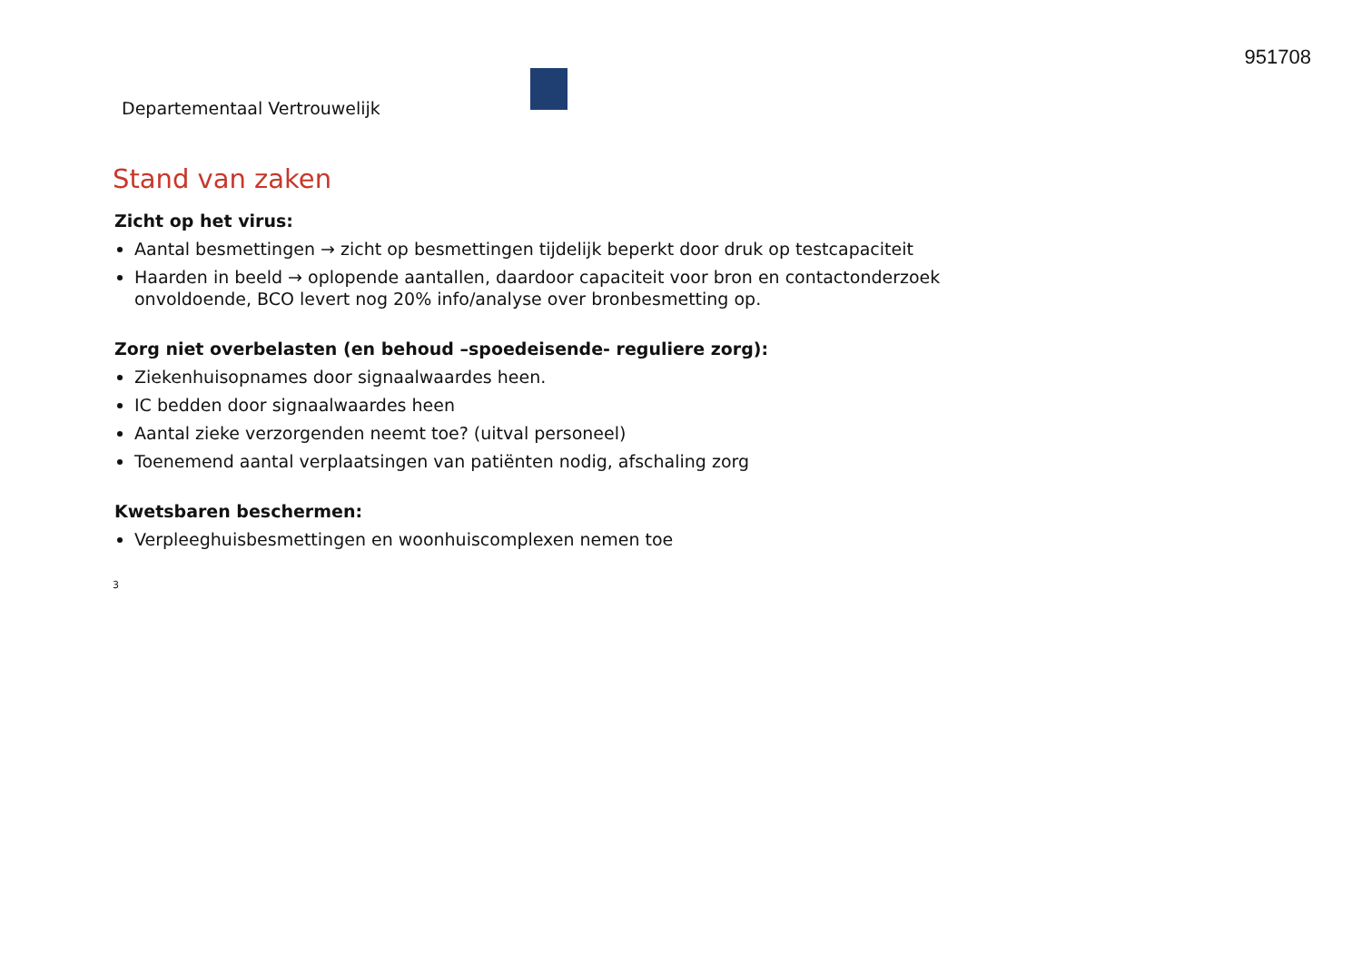951708
Departementaal Vertrouwelijk
Stand van zaken
Zicht op het virus:
Aantal besmettingen → zicht op besmettingen tijdelijk beperkt door druk op testcapaciteit
Haarden in beeld → oplopende aantallen, daardoor capaciteit voor bron en contactonderzoek onvoldoende, BCO levert nog 20% info/analyse over bronbesmetting op.
Zorg niet overbelasten (en behoud –spoedeisende- reguliere zorg):
Ziekenhuisopnames door signaalwaardes heen.
IC bedden door signaalwaardes heen
Aantal zieke verzorgenden neemt toe? (uitval personeel)
Toenemend aantal verplaatsingen van patiënten nodig, afschaling zorg
Kwetsbaren beschermen:
Verpleeghuisbesmettingen en woonhuiscomplexen nemen toe
3